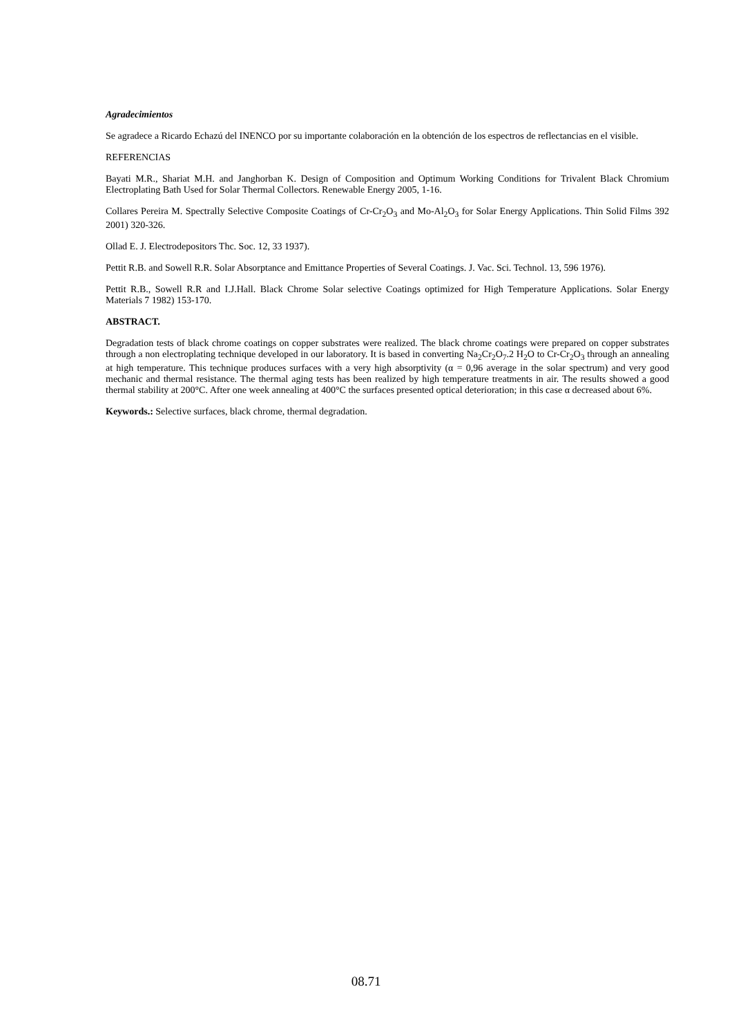Agradecimientos
Se agradece a Ricardo Echazú del INENCO por su importante colaboración en la obtención de los espectros de reflectancias en el visible.
REFERENCIAS
Bayati M.R., Shariat M.H. and Janghorban K. Design of Composition and Optimum Working Conditions for Trivalent Black Chromium Electroplating Bath Used for Solar Thermal Collectors. Renewable Energy 2005, 1-16.
Collares Pereira M. Spectrally Selective Composite Coatings of Cr-Cr<sub>2</sub>O<sub>3</sub> and Mo-Al<sub>2</sub>O<sub>3</sub> for Solar Energy Applications. Thin Solid Films 392 2001) 320-326.
Ollad E. J. Electrodepositors Thc. Soc. 12, 33 1937).
Pettit R.B. and Sowell R.R. Solar Absorptance and Emittance Properties of Several Coatings. J. Vac. Sci. Technol. 13, 596 1976).
Pettit R.B., Sowell R.R and I.J.Hall. Black Chrome Solar selective Coatings optimized for High Temperature Applications. Solar Energy Materials 7 1982) 153-170.
ABSTRACT.
Degradation tests of black chrome coatings on copper substrates were realized. The black chrome coatings were prepared on copper substrates through a non electroplating technique developed in our laboratory. It is based in converting Na<sub>2</sub>Cr<sub>2</sub>O<sub>7</sub>.2 H<sub>2</sub>O to Cr-Cr<sub>2</sub>O<sub>3</sub> through an annealing at high temperature. This technique produces surfaces with a very high absorptivity (α = 0,96 average in the solar spectrum) and very good mechanic and thermal resistance. The thermal aging tests has been realized by high temperature treatments in air. The results showed a good thermal stability at 200°C. After one week annealing at 400°C the surfaces presented optical deterioration; in this case α decreased about 6%.
Keywords.: Selective surfaces, black chrome, thermal degradation.
08.71